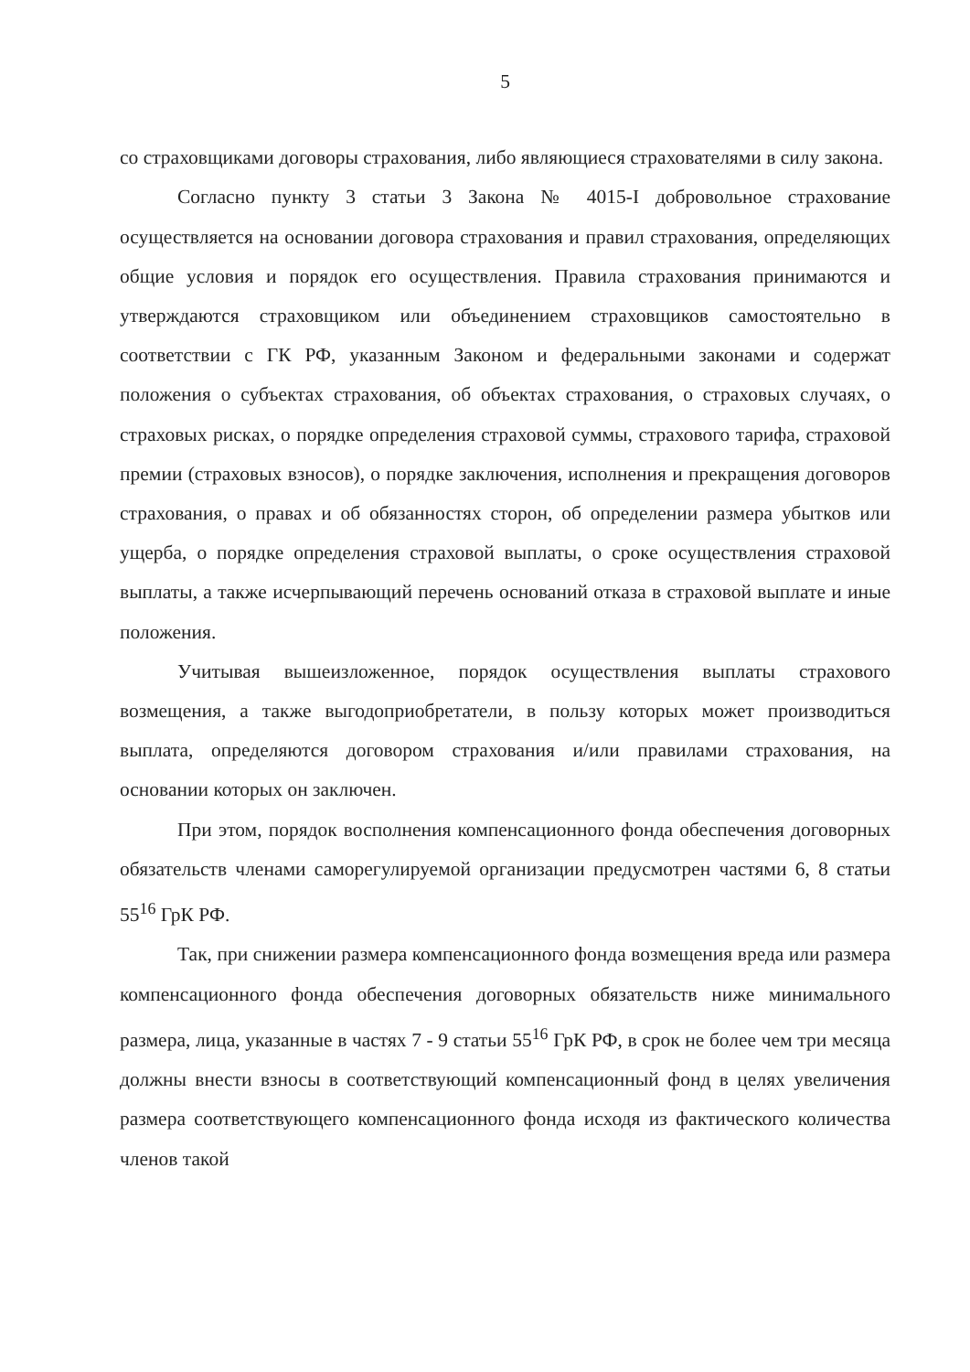5
со страховщиками договоры страхования, либо являющиеся страхователями в силу закона.
Согласно пункту 3 статьи 3 Закона № 4015-I добровольное страхование осуществляется на основании договора страхования и правил страхования, определяющих общие условия и порядок его осуществления. Правила страхования принимаются и утверждаются страховщиком или объединением страховщиков самостоятельно в соответствии с ГК РФ, указанным Законом и федеральными законами и содержат положения о субъектах страхования, об объектах страхования, о страховых случаях, о страховых рисках, о порядке определения страховой суммы, страхового тарифа, страховой премии (страховых взносов), о порядке заключения, исполнения и прекращения договоров страхования, о правах и об обязанностях сторон, об определении размера убытков или ущерба, о порядке определения страховой выплаты, о сроке осуществления страховой выплаты, а также исчерпывающий перечень оснований отказа в страховой выплате и иные положения.
Учитывая вышеизложенное, порядок осуществления выплаты страхового возмещения, а также выгодоприобретатели, в пользу которых может производиться выплата, определяются договором страхования и/или правилами страхования, на основании которых он заключен.
При этом, порядок восполнения компенсационного фонда обеспечения договорных обязательств членами саморегулируемой организации предусмотрен частями 6, 8 статьи 55<sup>16</sup> ГрК РФ.
Так, при снижении размера компенсационного фонда возмещения вреда или размера компенсационного фонда обеспечения договорных обязательств ниже минимального размера, лица, указанные в частях 7 - 9 статьи 55<sup>16</sup> ГрК РФ, в срок не более чем три месяца должны внести взносы в соответствующий компенсационный фонд в целях увеличения размера соответствующего компенсационного фонда исходя из фактического количества членов такой